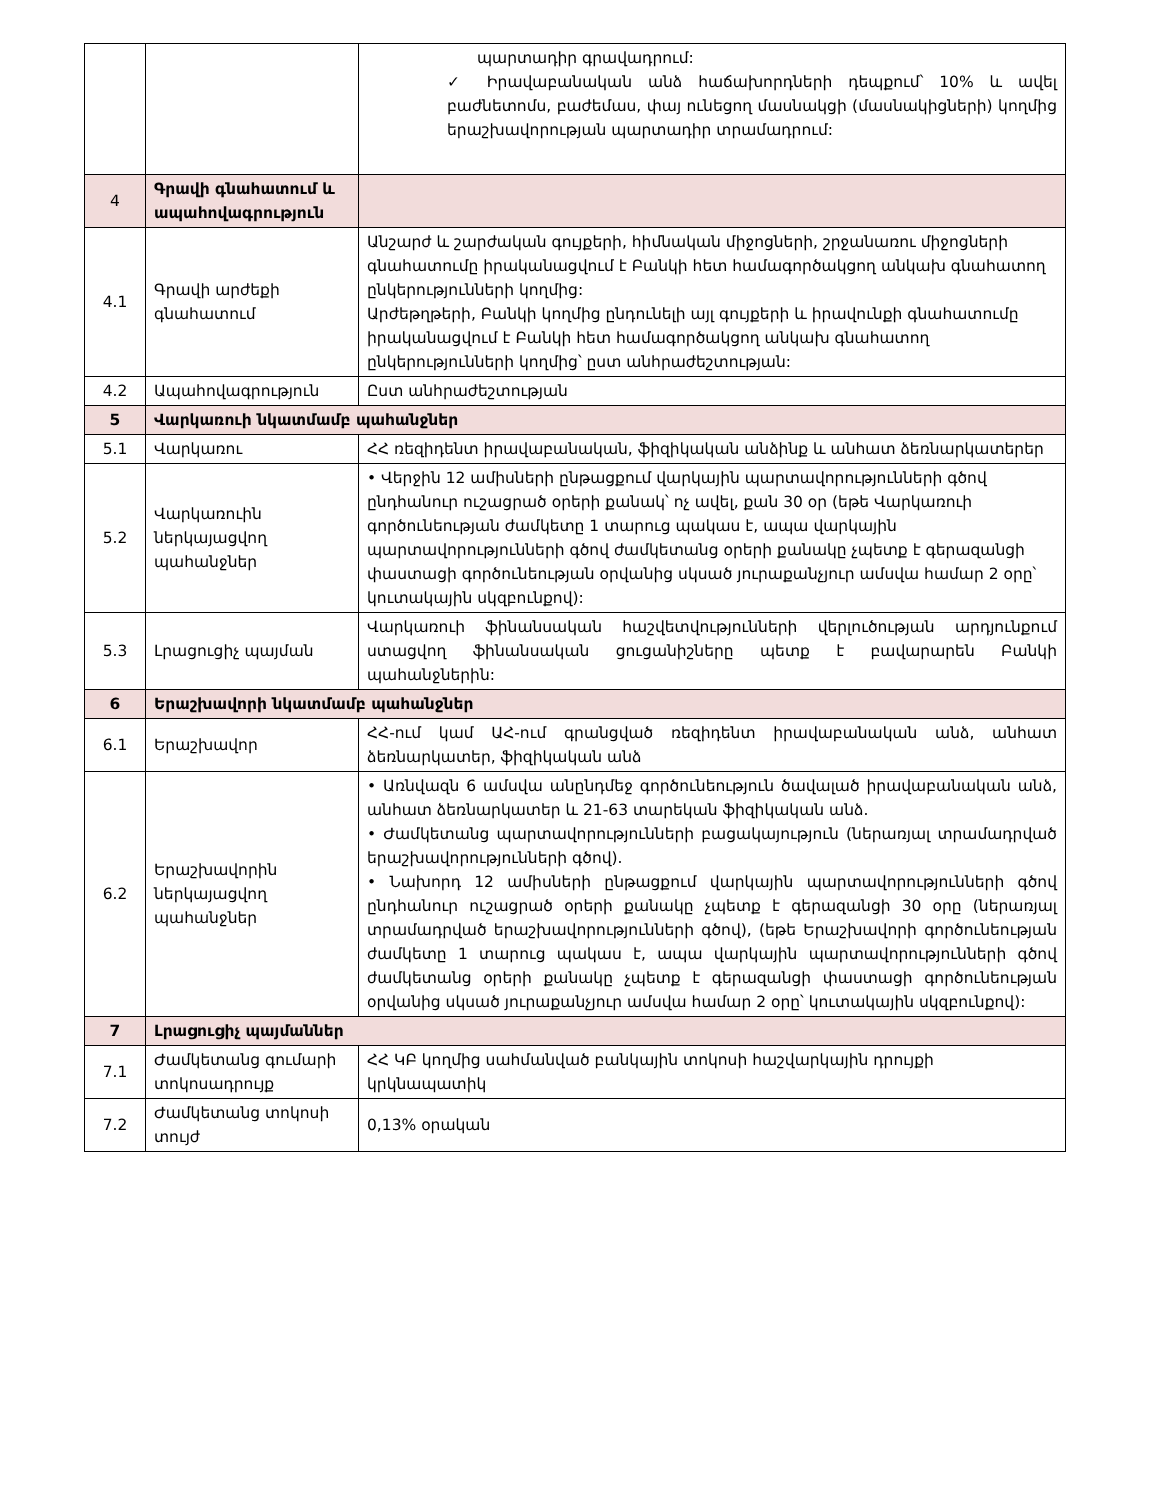| | | պարտադիր գրավադրում: ✓ Իրավաբանական անձ հաճախորդների դեպքում՝ 10% և ավել բաժնետոմս, բաժեմաս, փայ ունեցող մասնակցի (մասնակիցների) կողմից երաշխավորության պարտադիր տրամադրում: |
| 4 | Գրավի գնահատում և ապահովագրություն | |
| 4.1 | Գրավի արժեքի գնահատում | Անշարժ և շարժական գույքերի, հիմնական միջոցների, շրջանառու միջոցների գնահատումը իրականացվում է Բանկի հետ համագործակցող անկախ գնահատող ընկերությունների կողմից: Արժեթղթերի, Բանկի կողմից ընդունելի այլ գույքերի և իրավունքի գնահատումը իրականացվում է Բանկի հետ համագործակցող անկախ գնահատող ընկերությունների կողմից՝ ըստ անհրաժեշտության: |
| 4.2 | Ապահովագրություն | Ըստ անհրաժեշտության |
| 5 | Վարկառուի նկատմամբ պահանջներ | |
| 5.1 | Վարկառու | ՀՀ ռեզիդենտ իրավաբանական, ֆիզիկական անձինք և անհատ ձեռնարկատերեր |
| 5.2 | Վարկառուին ներկայացվող պահանջներ | • Վերջին 12 ամիսների ընթացքում վարկային պարտավորությունների գծով ընդհանուր ուշացրած օրերի քանակ՝ ոչ ավել, քան 30 օր (եթե Վարկառուի գործունեության ժամկետը 1 տարուց պակաս է, ապա վարկային պարտավորությունների գծով ժամկետանց օրերի քանակը չպետք է գերազանցի փաստացի գործունեության օրվանից սկսած յուրաքանչյուր ամսվա համար 2 օրը՝ կուտակային սկզբունքով): |
| 5.3 | Լրացուցիչ պայման | Վարկառուի ֆինանսական հաշվետվությունների վերլուծության արդյունքում ստացվող ֆինանսական ցուցանիշները պետք է բավարարեն Բանկի պահանջներին: |
| 6 | Երաշխավորի նկատմամբ պահանջներ | |
| 6.1 | Երաշխավոր | ՀՀ-ում կամ ԱՀ-ում գրանցված ռեզիդենտ իրավաբանական անձ, անհատ ձեռնարկատեր, ֆիզիկական անձ |
| 6.2 | Երաշխավորին ներկայացվող պահանջներ | • Առնվազն 6 ամսվա անընդմեջ գործունեություն ծավալած իրավաբանական անձ, անհատ ձեռնարկատեր և 21-63 տարեկան ֆիզիկական անձ. • Ժամկետանց պարտավորությունների բացակայություն (ներառյալ տրամադրված երաշխավորությունների գծով). • Նախորդ 12 ամիսների ընթացքում վարկային պարտավորությունների գծով ընդհանուր ուշացրած օրերի քանակը չպետք է գերազանցի 30 օրը (ներառյալ տրամադրված երաշխավորությունների գծով), (եթե Երաշխավորի գործունեության ժամկետը 1 տարուց պակաս է, ապա վարկային պարտավորությունների գծով ժամկետանց օրերի քանակը չպետք է գերազանցի փաստացի գործունեության օրվանից սկսած յուրաքանչյուր ամսվա համար 2 օրը՝ կուտակային սկզբունքով): |
| 7 | Լրացուցիչ պայմաններ | |
| 7.1 | Ժամկետանց գումարի տոկոսադրույք | ՀՀ ԿԲ կողմից սահմանված բանկային տոկոսի հաշվարկային դրույքի կրկնապատիկ |
| 7.2 | Ժամկետանց տոկոսի տույժ | 0,13% օրական |